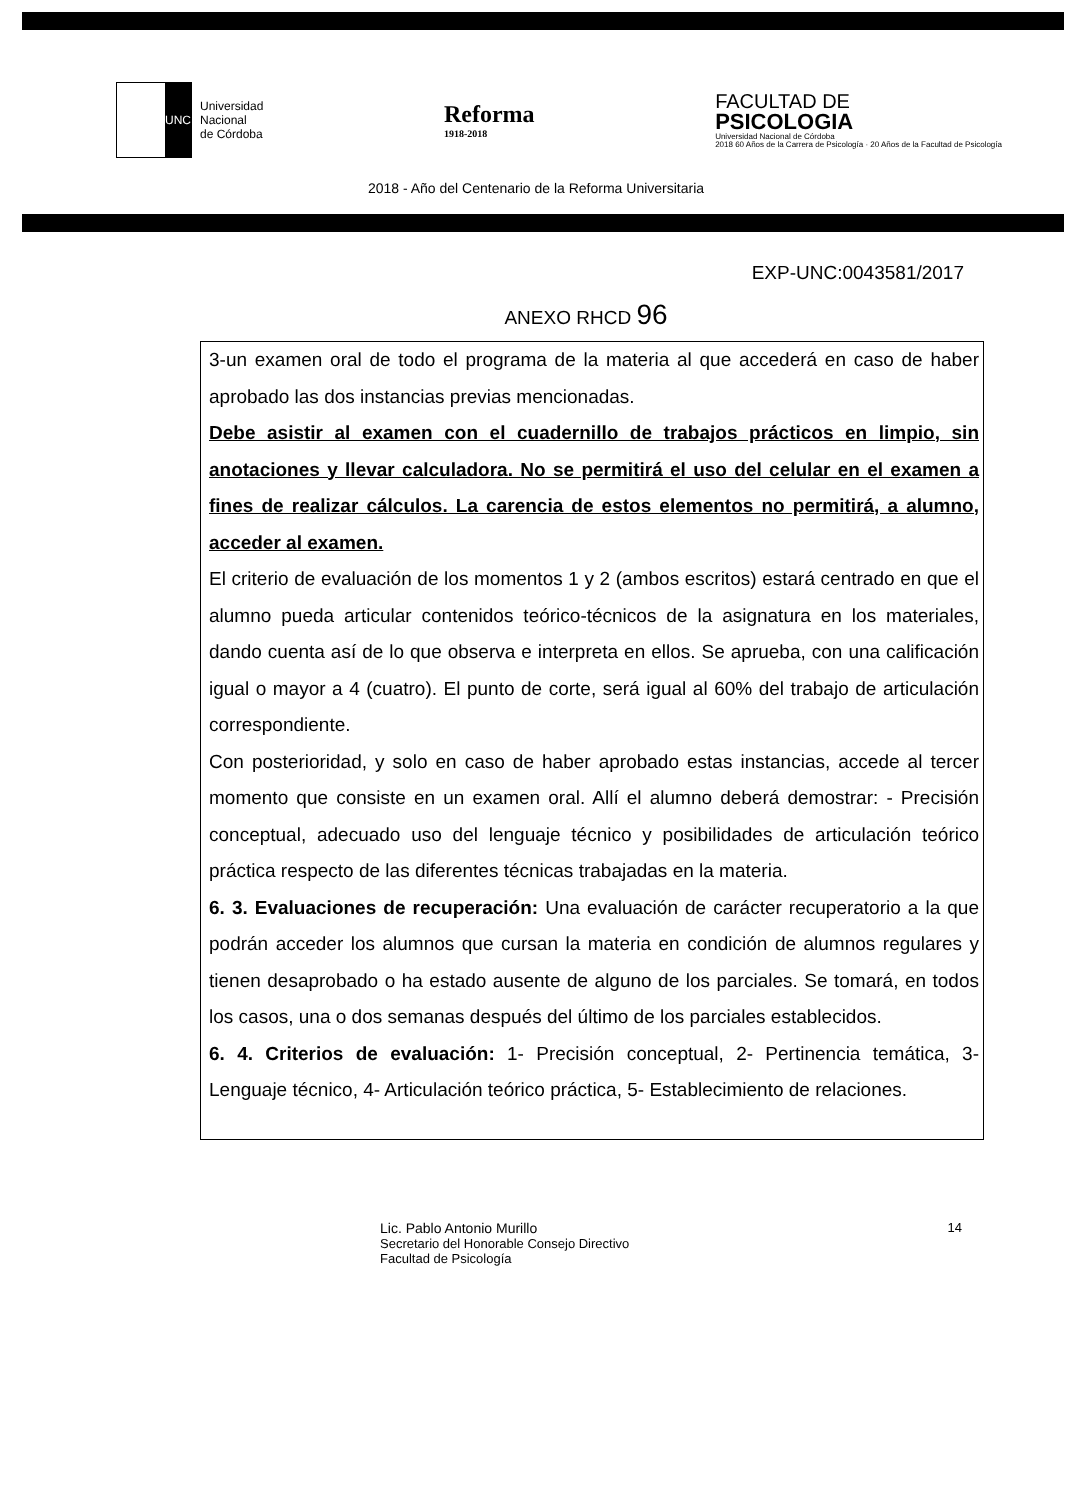UNC
Universidad
Nacional
de Córdoba
Reforma
1918-2018
FACULTAD DE
PSICOLOGIA
Universidad Nacional de Córdoba
2018 60 Años de la Carrera de Psicología · 20 Años de la Facultad de Psicología
2018 - Año del Centenario de la Reforma Universitaria
EXP-UNC:0043581/2017
ANEXO RHCD 96
3-un examen oral de todo el programa de la materia al que accederá en caso de haber aprobado las dos instancias previas mencionadas.
Debe asistir al examen con el cuadernillo de trabajos prácticos en limpio, sin anotaciones y llevar calculadora. No se permitirá el uso del celular en el examen a fines de realizar cálculos. La carencia de estos elementos no permitirá, a alumno, acceder al examen.
El criterio de evaluación de los momentos 1 y 2 (ambos escritos) estará centrado en que el alumno pueda articular contenidos teórico-técnicos de la asignatura en los materiales, dando cuenta así de lo que observa e interpreta en ellos. Se aprueba, con una calificación igual o mayor a 4 (cuatro). El punto de corte, será igual al 60% del trabajo de articulación correspondiente.
Con posterioridad, y solo en caso de haber aprobado estas instancias, accede al tercer momento que consiste en un examen oral. Allí el alumno deberá demostrar: - Precisión conceptual, adecuado uso del lenguaje técnico y posibilidades de articulación teórico práctica respecto de las diferentes técnicas trabajadas en la materia.
6. 3. Evaluaciones de recuperación: Una evaluación de carácter recuperatorio a la que podrán acceder los alumnos que cursan la materia en condición de alumnos regulares y tienen desaprobado o ha estado ausente de alguno de los parciales. Se tomará, en todos los casos, una o dos semanas después del último de los parciales establecidos.
6. 4. Criterios de evaluación: 1- Precisión conceptual, 2- Pertinencia temática, 3- Lenguaje técnico, 4- Articulación teórico práctica, 5- Establecimiento de relaciones.
Lic. Pablo Antonio Murillo
Secretario del Honorable Consejo Directivo
Facultad de Psicología
14